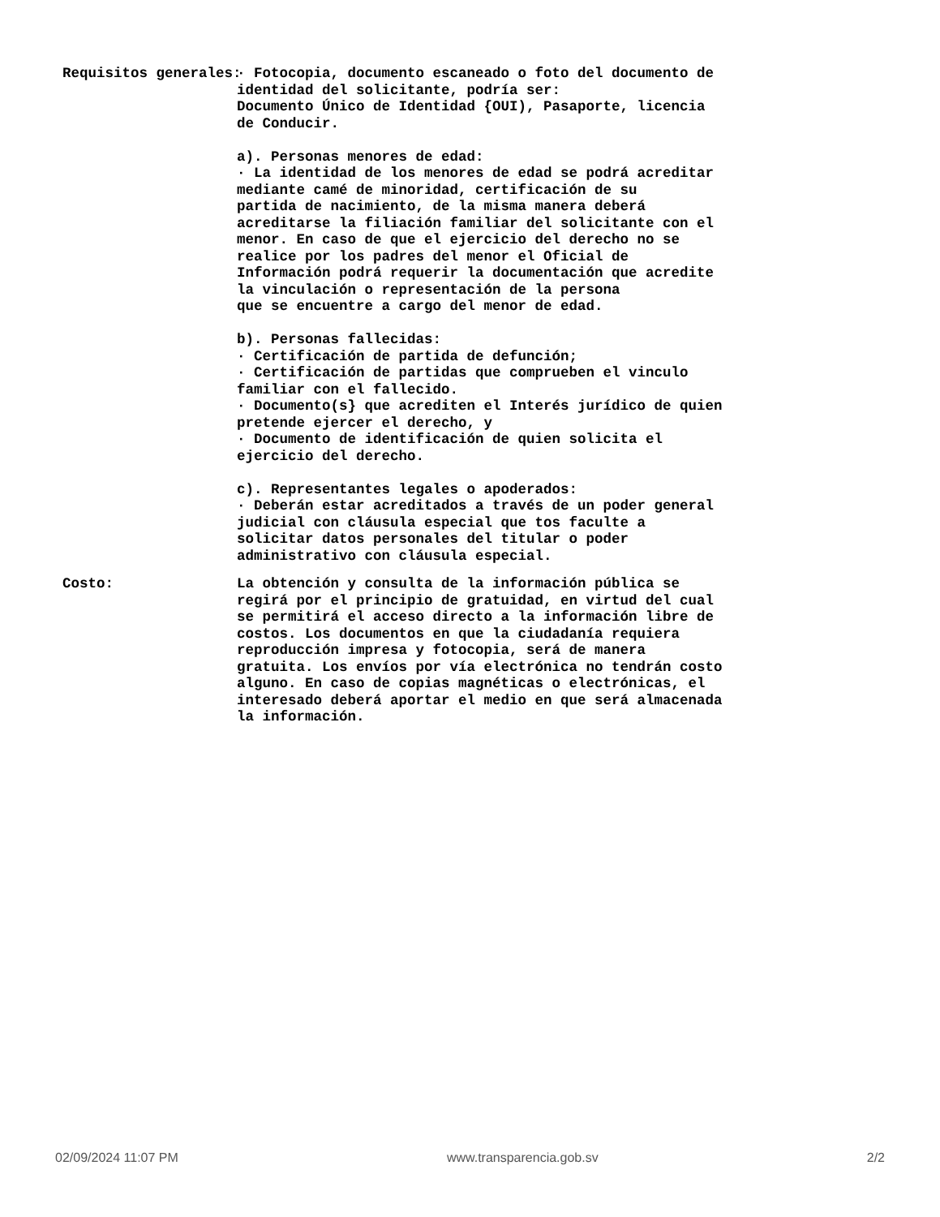Requisitos generales:
· Fotocopia, documento escaneado o foto del documento de identidad del solicitante, podría ser: Documento Único de Identidad {OUI), Pasaporte, licencia de Conducir. a). Personas menores de edad: · La identidad de los menores de edad se podrá acreditar mediante camé de minoridad, certificación de su partida de nacimiento, de la misma manera deberá acreditarse la filiación familiar del solicitante con el menor. En caso de que el ejercicio del derecho no se realice por los padres del menor el Oficial de Información podrá requerir la documentación que acredite la vinculación o representación de la persona que se encuentre a cargo del menor de edad. b). Personas fallecidas: · Certificación de partida de defunción; · Certificación de partidas que comprueben el vinculo familiar con el fallecido. · Documento(s} que acrediten el Interés jurídico de quien pretende ejercer el derecho, y · Documento de identificación de quien solicita el ejercicio del derecho. c). Representantes legales o apoderados: · Deberán estar acreditados a través de un poder general judicial con cláusula especial que tos faculte a solicitar datos personales del titular o poder administrativo con cláusula especial.
Costo:
La obtención y consulta de la información pública se regirá por el principio de gratuidad, en virtud del cual se permitirá el acceso directo a la información libre de costos. Los documentos en que la ciudadanía requiera reproducción impresa y fotocopia, será de manera gratuita. Los envíos por vía electrónica no tendrán costo alguno. En caso de copias magnéticas o electrónicas, el interesado deberá aportar el medio en que será almacenada la información.
02/09/2024 11:07 PM www.transparencia.gob.sv 2/2